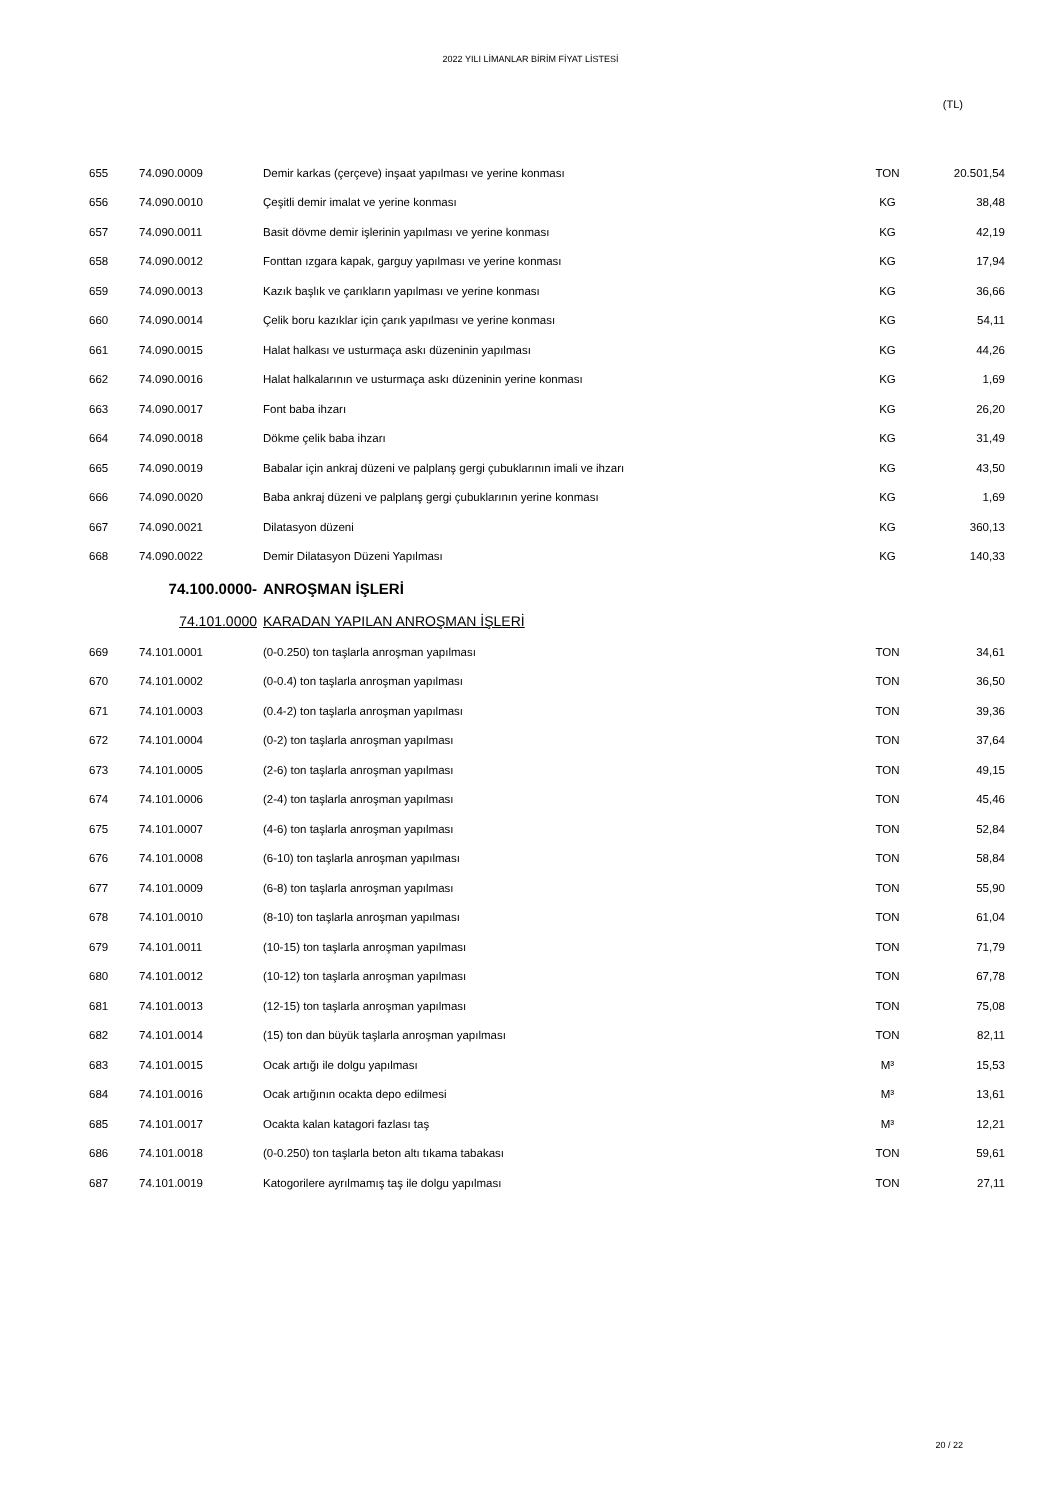2022 YILI LİMANLAR BİRİM FİYAT LİSTESİ
(TL)
| 655 | 74.090.0009 | Demir karkas (çerçeve) inşaat yapılması ve yerine konması | TON | 20.501,54 |
| 656 | 74.090.0010 | Çeşitli demir imalat ve yerine konması | KG | 38,48 |
| 657 | 74.090.0011 | Basit dövme demir işlerinin yapılması ve yerine konması | KG | 42,19 |
| 658 | 74.090.0012 | Fonttan ızgara kapak, garguy yapılması ve yerine konması | KG | 17,94 |
| 659 | 74.090.0013 | Kazık başlık ve çarıkların yapılması ve yerine konması | KG | 36,66 |
| 660 | 74.090.0014 | Çelik boru kazıklar için çarık yapılması ve yerine konması | KG | 54,11 |
| 661 | 74.090.0015 | Halat halkası ve usturmaça askı düzeninin yapılması | KG | 44,26 |
| 662 | 74.090.0016 | Halat halkalarının ve usturmaça askı düzeninin yerine konması | KG | 1,69 |
| 663 | 74.090.0017 | Font baba ihzarı | KG | 26,20 |
| 664 | 74.090.0018 | Dökme çelik baba ihzarı | KG | 31,49 |
| 665 | 74.090.0019 | Babalar için ankraj düzeni ve palplanş gergi çubuklarının imali ve ihzarı | KG | 43,50 |
| 666 | 74.090.0020 | Baba ankraj düzeni ve palplanş gergi çubuklarının yerine konması | KG | 1,69 |
| 667 | 74.090.0021 | Dilatasyon düzeni | KG | 360,13 |
| 668 | 74.090.0022 | Demir Dilatasyon Düzeni Yapılması | KG | 140,33 |
| 74.100.0000- | | ANROŞMAN İŞLERİ | | |
| 74.101.0000 | | KARADAN YAPILAN ANROŞMAN İŞLERİ | | |
| 669 | 74.101.0001 | (0-0.250) ton taşlarla anroşman yapılması | TON | 34,61 |
| 670 | 74.101.0002 | (0-0.4) ton taşlarla anroşman yapılması | TON | 36,50 |
| 671 | 74.101.0003 | (0.4-2) ton taşlarla anroşman yapılması | TON | 39,36 |
| 672 | 74.101.0004 | (0-2) ton taşlarla anroşman yapılması | TON | 37,64 |
| 673 | 74.101.0005 | (2-6) ton taşlarla anroşman yapılması | TON | 49,15 |
| 674 | 74.101.0006 | (2-4) ton taşlarla anroşman yapılması | TON | 45,46 |
| 675 | 74.101.0007 | (4-6) ton taşlarla anroşman yapılması | TON | 52,84 |
| 676 | 74.101.0008 | (6-10) ton taşlarla anroşman yapılması | TON | 58,84 |
| 677 | 74.101.0009 | (6-8) ton taşlarla anroşman yapılması | TON | 55,90 |
| 678 | 74.101.0010 | (8-10) ton taşlarla anroşman yapılması | TON | 61,04 |
| 679 | 74.101.0011 | (10-15) ton taşlarla anroşman yapılması | TON | 71,79 |
| 680 | 74.101.0012 | (10-12) ton taşlarla anroşman yapılması | TON | 67,78 |
| 681 | 74.101.0013 | (12-15) ton taşlarla anroşman yapılması | TON | 75,08 |
| 682 | 74.101.0014 | (15) ton dan büyük taşlarla anroşman yapılması | TON | 82,11 |
| 683 | 74.101.0015 | Ocak artığı ile dolgu yapılması | M³ | 15,53 |
| 684 | 74.101.0016 | Ocak artığının ocakta depo edilmesi | M³ | 13,61 |
| 685 | 74.101.0017 | Ocakta kalan katagori fazlası taş | M³ | 12,21 |
| 686 | 74.101.0018 | (0-0.250) ton taşlarla beton altı tıkama tabakası | TON | 59,61 |
| 687 | 74.101.0019 | Katogorilere ayrılmamış taş ile dolgu yapılması | TON | 27,11 |
20 / 22